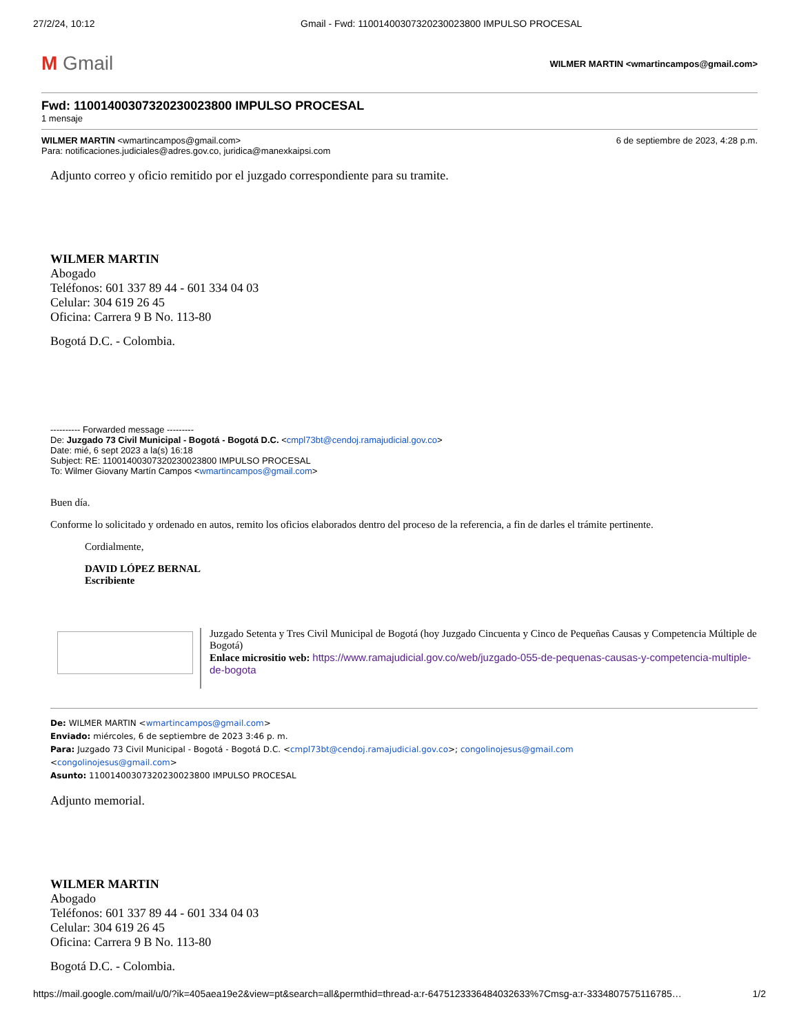27/2/24, 10:12 Gmail - Fwd: 11001400307320230023800 IMPULSO PROCESAL
M Gmail
WILMER MARTIN <wmartincampos@gmail.com>
Fwd: 11001400307320230023800 IMPULSO PROCESAL
1 mensaje
WILMER MARTIN <wmartincampos@gmail.com>
6 de septiembre de 2023, 4:28 p.m.
Para: notificaciones.judiciales@adres.gov.co, juridica@manexkaipsi.com
Adjunto correo y oficio remitido por el juzgado correspondiente para su tramite.
WILMER MARTIN
Abogado
Teléfonos: 601 337 89 44 - 601 334 04 03
Celular: 304 619 26 45
Oficina: Carrera 9 B No. 113-80
Bogotá D.C. - Colombia.
---------- Forwarded message ---------
De: Juzgado 73 Civil Municipal - Bogotá - Bogotá D.C. <cmpl73bt@cendoj.ramajudicial.gov.co>
Date: mié, 6 sept 2023 a la(s) 16:18
Subject: RE: 11001400307320230023800 IMPULSO PROCESAL
To: Wilmer Giovany Martín Campos <wmartincampos@gmail.com>
Buen día.
Conforme lo solicitado y ordenado en autos, remito los oficios elaborados dentro del proceso de la referencia, a fin de darles el trámite pertinente.
Cordialmente,
DAVID LÓPEZ BERNAL
Escribiente
Juzgado Setenta y Tres Civil Municipal de Bogotá (hoy Juzgado Cincuenta y Cinco de Pequeñas Causas y Competencia Múltiple de Bogotá)
Enlace micrositio web: https://www.ramajudicial.gov.co/web/juzgado-055-de-pequenas-causas-y-competencia-multiple-de-bogota
De: WILMER MARTIN <wmartincampos@gmail.com>
Enviado: miércoles, 6 de septiembre de 2023 3:46 p. m.
Para: Juzgado 73 Civil Municipal - Bogotá - Bogotá D.C. <cmpl73bt@cendoj.ramajudicial.gov.co>; congolinojesus@gmail.com
<congolinojesus@gmail.com>
Asunto: 11001400307320230023800 IMPULSO PROCESAL
Adjunto memorial.
WILMER MARTIN
Abogado
Teléfonos: 601 337 89 44 - 601 334 04 03
Celular: 304 619 26 45
Oficina: Carrera 9 B No. 113-80
Bogotá D.C. - Colombia.
https://mail.google.com/mail/u/0/?ik=405aea19e2&view=pt&search=all&permthid=thread-a:r-6475123336484032633%7Cmsg-a:r-3334807575116785… 1/2